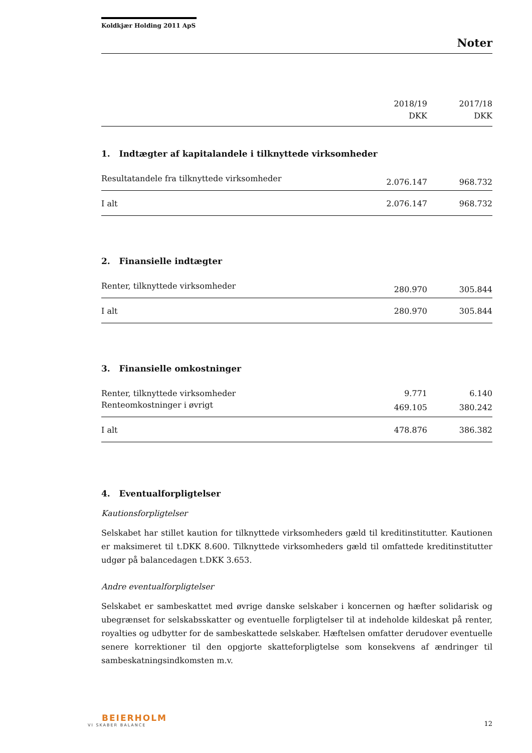Koldkjær Holding 2011 ApS
Noter
| | 2018/19 DKK | 2017/18 DKK |
| --- | --- | --- |
1. Indtægter af kapitalandele i tilknyttede virksomheder
| Resultatandele fra tilknyttede virksomheder | 2.076.147 | 968.732 |
| I alt | 2.076.147 | 968.732 |
2. Finansielle indtægter
| Renter, tilknyttede virksomheder | 280.970 | 305.844 |
| I alt | 280.970 | 305.844 |
3. Finansielle omkostninger
| Renter, tilknyttede virksomheder | 9.771 | 6.140 |
| Renteomkostninger i øvrigt | 469.105 | 380.242 |
| I alt | 478.876 | 386.382 |
4. Eventualforpligtelser
Kautionsforpligtelser
Selskabet har stillet kaution for tilknyttede virksomheders gæld til kreditinstitutter. Kautionen er maksimeret til t.DKK 8.600. Tilknyttede virksomheders gæld til omfattede kreditinstitutter udgør på balancedagen t.DKK 3.653.
Andre eventualforpligtelser
Selskabet er sambeskattet med øvrige danske selskaber i koncernen og hæfter solidarisk og ubegrænset for selskabsskatter og eventuelle forpligtelser til at indeholde kildeskat på renter, royalties og udbytter for de sambeskattede selskaber. Hæftelsen omfatter derudover eventuelle senere korrektioner til den opgjorte skatteforpligtelse som konsekvens af ændringer til sambeskatningsindkomsten m.v.
BEIERHOLM
VI SKABER BALANCE
12